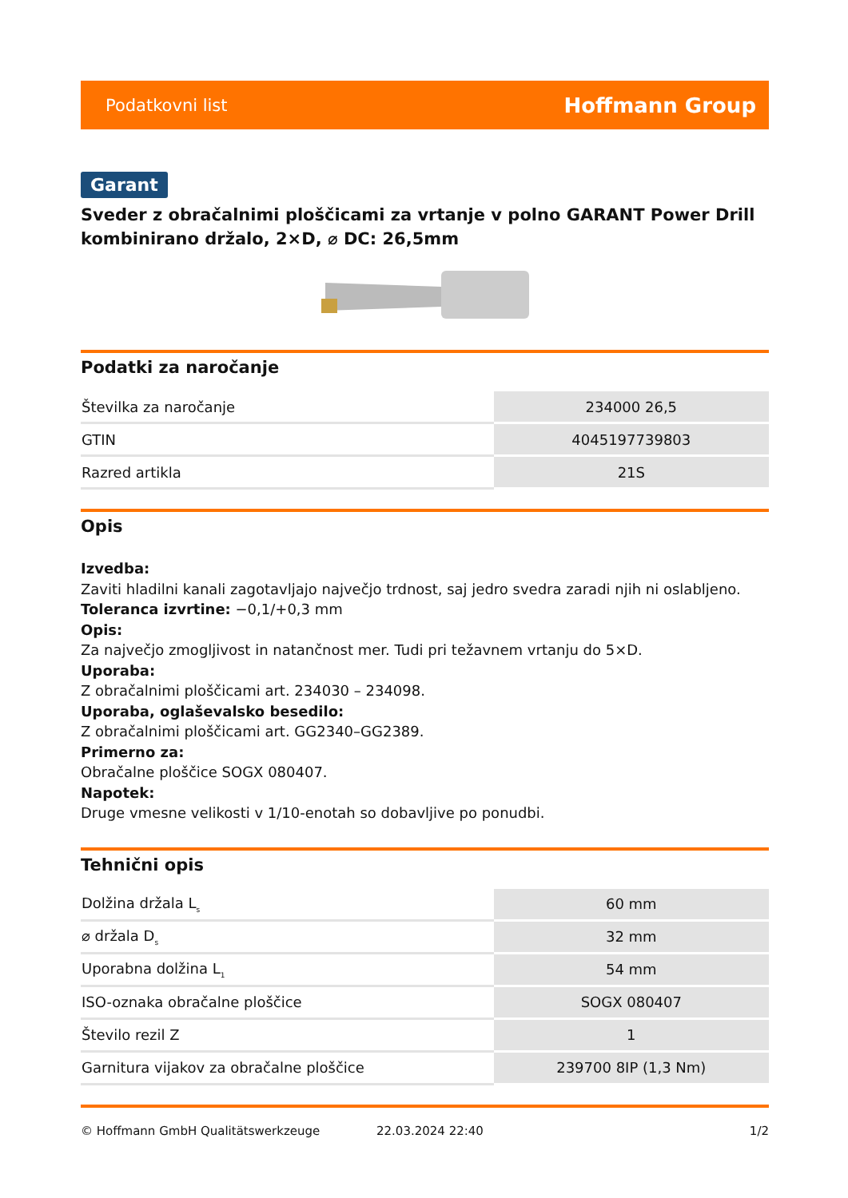Podatkovni list Hoffmann Group
Garant
Sveder z obračalnimi ploščicami za vrtanje v polno GARANT Power Drill kombinirano držalo, 2×D, ⌀ DC: 26,5mm
Podatki za naročanje
| Številka za naročanje | 234000 26,5 |
| GTIN | 4045197739803 |
| Razred artikla | 21S |
Opis
Izvedba:
Zaviti hladilni kanali zagotavljajo največjo trdnost, saj jedro svedra zaradi njih ni oslabljeno.
Toleranca izvrtine: −0,1/+0,3 mm
Opis:
Za največjo zmogljivost in natančnost mer. Tudi pri težavnem vrtanju do 5×D.
Uporaba:
Z obračalnimi ploščicami art. 234030 – 234098.
Uporaba, oglaševalsko besedilo:
Z obračalnimi ploščicami art. GG2340–GG2389.
Primerno za:
Obračalne ploščice SOGX 080407.
Napotek:
Druge vmesne velikosti v 1/10-enotah so dobavljive po ponudbi.
Tehnični opis
| Dolžina držala L<sub>s</sub> | 60 mm |
| ⌀ držala D<sub>s</sub> | 32 mm |
| Uporabna dolžina L<sub>1</sub> | 54 mm |
| ISO-oznaka obračalne ploščice | SOGX 080407 |
| Število rezil Z | 1 |
| Garnitura vijakov za obračalne ploščice | 239700 8IP (1,3 Nm) |
© Hoffmann GmbH Qualitätswerkzeuge 22.03.2024 22:40 1/2